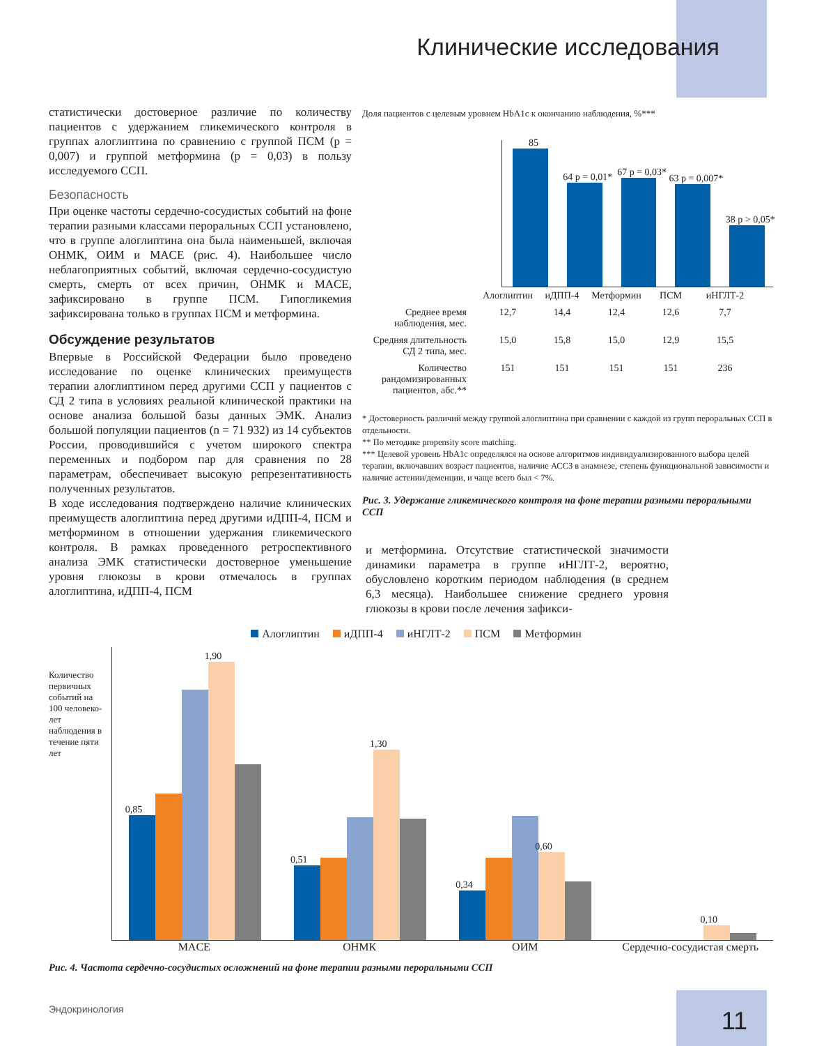Клинические исследования
статистически достоверное различие по количеству пациентов с удержанием гликемического контроля в группах алоглиптина по сравнению с группой ПСМ (p = 0,007) и группой метформина (p = 0,03) в пользу исследуемого ССП.
Безопасность
При оценке частоты сердечно-сосудистых событий на фоне терапии разными классами пероральных ССП установлено, что в группе алоглиптина она была наименьшей, включая ОНМК, ОИМ и MACE (рис. 4). Наибольшее число неблагоприятных событий, включая сердечно-сосудистую смерть, смерть от всех причин, ОНМК и MACE, зафиксировано в группе ПСМ. Гипогликемия зафиксирована только в группах ПСМ и метформина.
Обсуждение результатов
Впервые в Российской Федерации было проведено исследование по оценке клинических преимуществ терапии алоглиптином перед другими ССП у пациентов с СД 2 типа в условиях реальной клинической практики на основе анализа большой базы данных ЭМК. Анализ большой популяции пациентов (n = 71 932) из 14 субъектов России, проводившийся с учетом широкого спектра переменных и подбором пар для сравнения по 28 параметрам, обеспечивает высокую репрезентативность полученных результатов.
В ходе исследования подтверждено наличие клинических преимуществ алоглиптина перед другими иДПП-4, ПСМ и метформином в отношении удержания гликемического контроля. В рамках проведенного ретроспективного анализа ЭМК статистически достоверное уменьшение уровня глюкозы в крови отмечалось в группах алоглиптина, иДПП-4, ПСМ
Доля пациентов с целевым уровнем HbA1c к окончанию наблюдения, %***
85
64 p = 0,01*
67 p = 0,03*
63 p = 0,007*
38 p > 0,05*
| | Алоглиптин | иДПП-4 | Метформин | ПСМ | иНГЛТ-2 |
| Среднее время наблюдения, мес. | 12,7 | 14,4 | 12,4 | 12,6 | 7,7 |
| Средняя длительность СД 2 типа, мес. | 15,0 | 15,8 | 15,0 | 12,9 | 15,5 |
| Количество рандомизированных пациентов, абс.** | 151 | 151 | 151 | 151 | 236 |
* Достоверность различий между группой алоглиптина при сравнении с каждой из групп пероральных ССП в отдельности.
** По методике propensity score matching.
*** Целевой уровень HbA1c определялся на основе алгоритмов индивидуализированного выбора целей терапии, включавших возраст пациентов, наличие АССЗ в анамнезе, степень функциональной зависимости и наличие астении/деменции, и чаще всего был < 7%.
Рис. 3. Удержание гликемического контроля на фоне терапии разными пероральными ССП
и метформина. Отсутствие статистической значимости динамики параметра в группе иНГЛТ-2, вероятно, обусловлено коротким периодом наблюдения (в среднем 6,3 месяца). Наибольшее снижение среднего уровня глюкозы в крови после лечения зафикси-
Алоглиптин иДПП-4 иНГЛТ-2 ПСМ Метформин
Количество первичных событий на 100 человеко-лет наблюдения в течение пяти лет
0,85
1,90
0,51
1,30
0,34
0,60
0,10
MACE ОНМК ОИМ Сердечно-сосудистая смерть
Рис. 4. Частота сердечно-сосудистых осложнений на фоне терапии разными пероральными ССП
Эндокринология 11